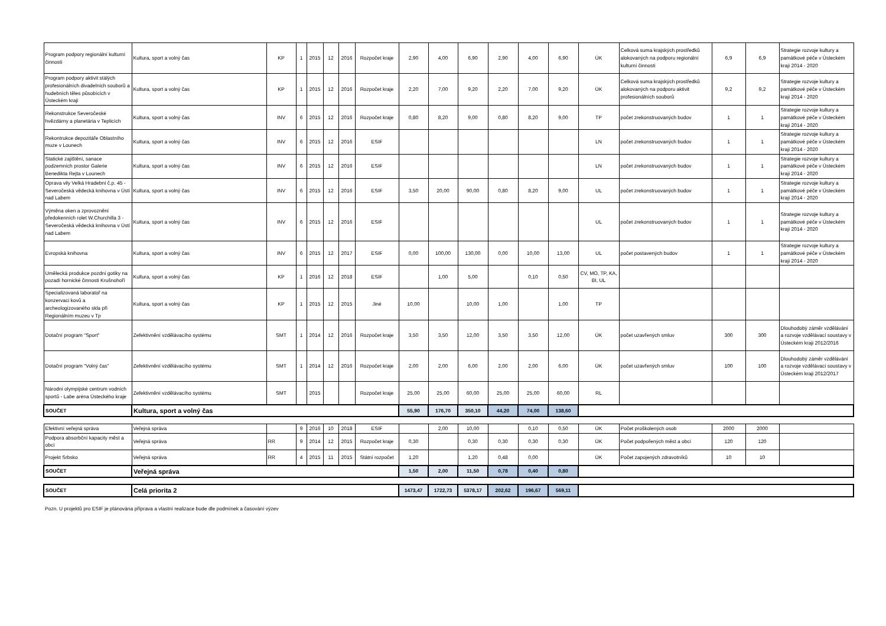| Program podpory regionální kulturní činnosti | Kultura, sport a volný čas | KP | 1 | 2015 | 12 | 2016 | Rozpočet kraje | 2,90 | 4,00 | 6,90 | 2,90 | 4,00 | 6,90 | ÚK | Celková suma krajských prostředků alokovaných na podporu regionální kulturní činnosti | 6,9 | 6,9 | Strategie rozvoje kultury a památkové péče v Ústeckém kraji 2014 - 2020 |
| Program podpory aktivit stálých profesionálních divadelních souborů a hudebních těles působících v Ústeckém kraji | Kultura, sport a volný čas | KP | 1 | 2015 | 12 | 2016 | Rozpočet kraje | 2,20 | 7,00 | 9,20 | 2,20 | 7,00 | 9,20 | ÚK | Celková suma krajských prostředků alokovaných na podporu aktivit profesionálních souborů | 9,2 | 9,2 | Strategie rozvoje kultury a památkové péče v Ústeckém kraji 2014 - 2020 |
| Rekonstrukce Severočeské hvězdárny a planetária v Teplicích | Kultura, sport a volný čas | INV | 6 | 2015 | 12 | 2016 | Rozpočet kraje | 0,80 | 8,20 | 9,00 | 0,80 | 8,20 | 9,00 | TP | počet zrekonstruovaných budov | 1 | 1 | Strategie rozvoje kultury a památkové péče v Ústeckém kraji 2014 - 2020 |
| Rekontrukce depozitáře Oblastního muze v Lounech | Kultura, sport a volný čas | INV | 6 | 2015 | 12 | 2016 | ESIF | | | | | | | LN | počet zrekonstruovaných budov | 1 | 1 | Strategie rozvoje kultury a památkové péče v Ústeckém kraji 2014 - 2020 |
| Statické zajištění, sanace podzemních prostor Galerie Benedikta Rejta v Lounech | Kultura, sport a volný čas | INV | 6 | 2015 | 12 | 2016 | ESIF | | | | | | | LN | počet zrekonstruovaných budov | 1 | 1 | Strategie rozvoje kultury a památkové péče v Ústeckém kraji 2014 - 2020 |
| Oprava vily Velká Hradební č.p. 45 - Severočeská vědecká knihovna v Ústí nad Labem | Kultura, sport a volný čas | INV | 6 | 2015 | 12 | 2016 | ESIF | 3,50 | 20,00 | 90,00 | 0,80 | 8,20 | 9,00 | UL | počet zrekonstruovaných budov | 1 | 1 | Strategie rozvoje kultury a památkové péče v Ústeckém kraji 2014 - 2020 |
| Výměna oken a zprovoznění předokenních rolet W.Churchilla 3 - Severočeská vědecká knihovna v Ústí nad Labem | Kultura, sport a volný čas | INV | 6 | 2015 | 12 | 2016 | ESIF | | | | | | | UL | počet zrekonstruovaných budov | 1 | 1 | Strategie rozvoje kultury a památkové péče v Ústeckém kraji 2014 - 2020 |
| Evropská knihovna | Kultura, sport a volný čas | INV | 6 | 2015 | 12 | 2017 | ESIF | 0,00 | 100,00 | 130,00 | 0,00 | 10,00 | 13,00 | UL | počet postavených budov | 1 | 1 | Strategie rozvoje kultury a památkové péče v Ústeckém kraji 2014 - 2020 |
| Umělecká produkce pozdní gotiky na pozadí hornické činnosti Krušnohoří | Kultura, sport a volný čas | KP | 1 | 2016 | 12 | 2018 | ESIF | | 1,00 | 5,00 | | 0,10 | 0,50 | CV, MO, TP, KA, BI, UL | | | | |
| Specializovaná laboratoř na konzervaci kovů a archeologizovaného skla při Regionálním muzeu v Tp | Kultura, sport a volný čas | KP | 1 | 2015 | 12 | 2015 | Jiné | 10,00 | | 10,00 | 1,00 | | 1,00 | TP | | | | |
| Dotační program "Sport" | Zefektivnění vzdělávacího systému | SMT | 1 | 2014 | 12 | 2016 | Rozpočet kraje | 3,50 | 3,50 | 12,00 | 3,50 | 3,50 | 12,00 | ÚK | počet uzavřených smluv | 300 | 300 | Dlouhodobý záměr vzdělávání a rozvoje vzdělávací soustavy v Ústeckém kraji 2012/2016 |
| Dotační program "Volný čas" | Zefektivnění vzdělávacího systému | SMT | 1 | 2014 | 12 | 2016 | Rozpočet kraje | 2,00 | 2,00 | 6,00 | 2,00 | 2,00 | 6,00 | ÚK | počet uzavřených smluv | 100 | 100 | Dlouhodobý záměr vzdělávání a rozvoje vzdělávací soustavy v Ústeckém kraji 2012/2017 |
| Národní olympijské centrum vodních sportů - Labe aréna Ústeckého kraje | Zefektivnění vzdělávacího systému | SMT | | 2015 | | | Rozpočet kraje | 25,00 | 25,00 | 60,00 | 25,00 | 25,00 | 60,00 | RL | | | | |
| SOUČET | Kultura, sport a volný čas | | | | | | | 55,90 | 176,70 | 350,10 | 44,20 | 74,00 | 138,60 | | | | | |
| Efektivní veřejná správa | Veřejná správa | | 9 | 2016 | 10 | 2018 | ESIF | | 2,00 | 10,00 | | 0,10 | 0,50 | ÚK | Počet proškolených osob | 2000 | 2000 | |
| Podpora absorbční kapacity měst a obcí | Veřejná správa | RR | 9 | 2014 | 12 | 2015 | Rozpočet kraje | 0,30 | | 0,30 | 0,30 | 0,30 | 0,30 | ÚK | Počet podpořených měst a obcí | 120 | 120 | |
| Projekt Srbsko | Veřejná správa | RR | 4 | 2015 | 11 | 2015 | Státní rozpočet | 1,20 | | 1,20 | 0,48 | 0,00 | | ÚK | Počet zapojených zdravotníků | 10 | 10 | |
| SOUČET | Veřejná správa | | | | | | | 1,50 | 2,00 | 11,50 | 0,78 | 0,40 | 0,80 | | | | | |
| SOUČET | Celá priorita 2 | | | | | | | 1473,47 | 1722,73 | 5378,17 | 202,62 | 196,67 | 569,11 | | | | | |
Pozn. U projektů pro ESIF je plánována příprava a vlastní realizace bude dle podmínek a časování výzev